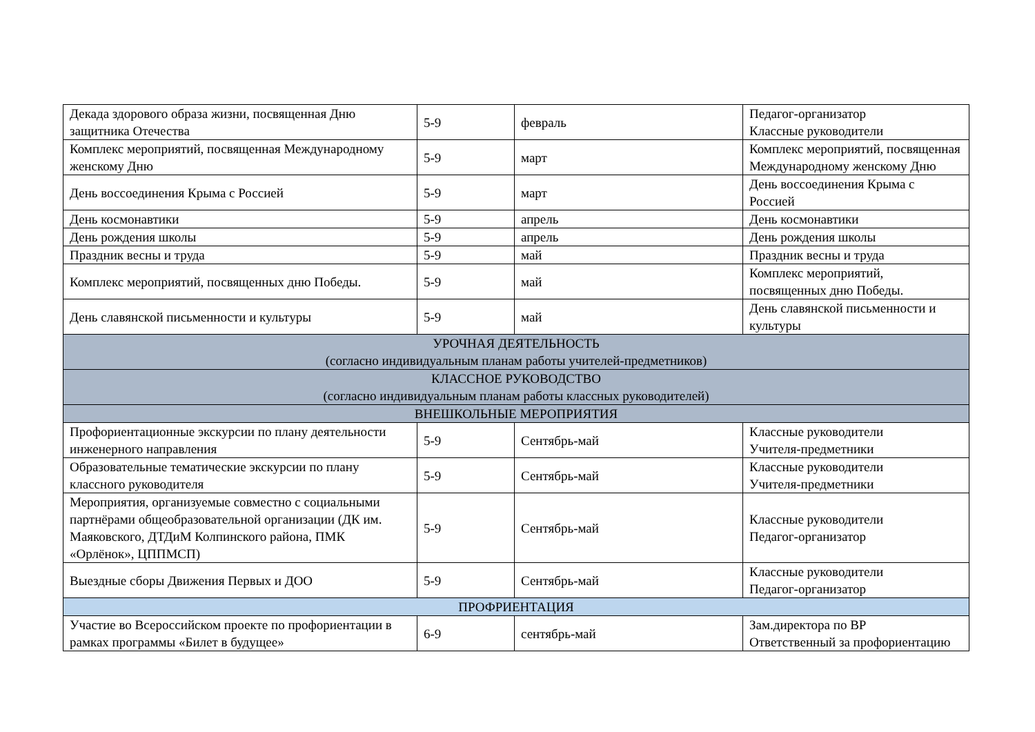| Декада здорового образа жизни, посвященная Дню защитника Отечества | 5-9 | февраль | Педагог-организатор Классные руководители |
| Комплекс мероприятий, посвященная Международному женскому Дню | 5-9 | март | Комплекс мероприятий, посвященная Международному женскому Дню |
| День воссоединения Крыма с Россией | 5-9 | март | День воссоединения Крыма с Россией |
| День космонавтики | 5-9 | апрель | День космонавтики |
| День рождения школы | 5-9 | апрель | День рождения школы |
| Праздник весны и труда | 5-9 | май | Праздник весны и труда |
| Комплекс мероприятий, посвященных дню Победы. | 5-9 | май | Комплекс мероприятий, посвященных дню Победы. |
| День славянской письменности и культуры | 5-9 | май | День славянской письменности и культуры |
| УРОЧНАЯ ДЕЯТЕЛЬНОСТЬ (согласно индивидуальным планам работы учителей-предметников) | | | |
| КЛАССНОЕ РУКОВОДСТВО (согласно индивидуальным планам работы классных руководителей) | | | |
| ВНЕШКОЛЬНЫЕ МЕРОПРИЯТИЯ | | | |
| Профориентационные экскурсии по плану деятельности инженерного направления | 5-9 | Сентябрь-май | Классные руководители Учителя-предметники |
| Образовательные тематические экскурсии по плану классного руководителя | 5-9 | Сентябрь-май | Классные руководители Учителя-предметники |
| Мероприятия, организуемые совместно с социальными партнёрами общеобразовательной организации (ДК им. Маяковского, ДТДиМ Колпинского района, ПМК «Орлёнок», ЦППМСП) | 5-9 | Сентябрь-май | Классные руководители Педагог-организатор |
| Выездные сборы Движения Первых и ДОО | 5-9 | Сентябрь-май | Классные руководители Педагог-организатор |
| ПРОФРИЕНТАЦИЯ | | | |
| Участие во Всероссийском проекте по профориентации в рамках программы «Билет в будущее» | 6-9 | сентябрь-май | Зам.директора по ВР Ответственный за профориентацию |